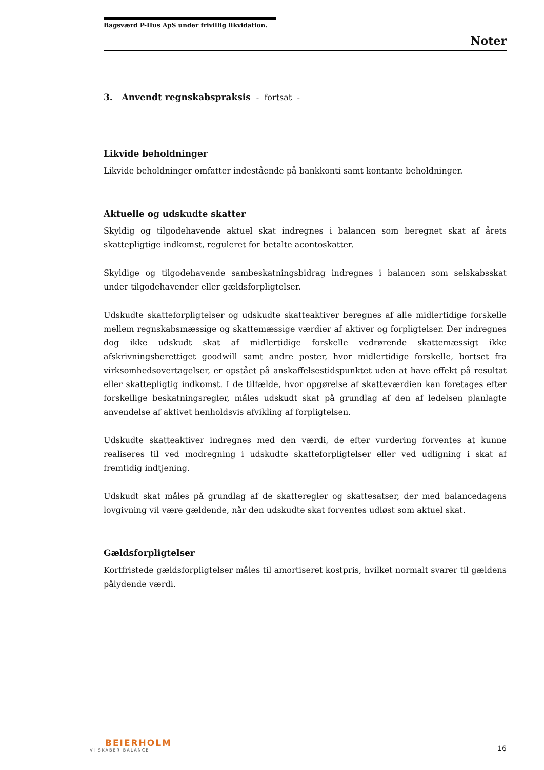Bagsværd P-Hus ApS under frivillig likvidation.
Noter
3. Anvendt regnskabspraksis - fortsat -
Likvide beholdninger
Likvide beholdninger omfatter indestående på bankkonti samt kontante beholdninger.
Aktuelle og udskudte skatter
Skyldig og tilgodehavende aktuel skat indregnes i balancen som beregnet skat af årets skattepligtige indkomst, reguleret for betalte acontoskatter.
Skyldige og tilgodehavende sambeskatningsbidrag indregnes i balancen som selskabsskat under tilgodehavender eller gældsforpligtelser.
Udskudte skatteforpligtelser og udskudte skatteaktiver beregnes af alle midlertidige forskelle mellem regnskabsmæssige og skattemæssige værdier af aktiver og forpligtelser. Der indregnes dog ikke udskudt skat af midlertidige forskelle vedrørende skattemæssigt ikke afskrivningsberettiget goodwill samt andre poster, hvor midlertidige forskelle, bortset fra virksomhedsovertagelser, er opstået på anskaffelsestidspunktet uden at have effekt på resultat eller skattepligtig indkomst. I de tilfælde, hvor opgørelse af skatteværdien kan foretages efter forskellige beskatningsregler, måles udskudt skat på grundlag af den af ledelsen planlagte anvendelse af aktivet henholdsvis afvikling af forpligtelsen.
Udskudte skatteaktiver indregnes med den værdi, de efter vurdering forventes at kunne realiseres til ved modregning i udskudte skatteforpligtelser eller ved udligning i skat af fremtidig indtjening.
Udskudt skat måles på grundlag af de skatteregler og skattesatser, der med balancedagens lovgivning vil være gældende, når den udskudte skat forventes udløst som aktuel skat.
Gældsforpligtelser
Kortfristede gældsforpligtelser måles til amortiseret kostpris, hvilket normalt svarer til gældens pålydende værdi.
BEIERHOLM
VI SKABER BALANCE
16